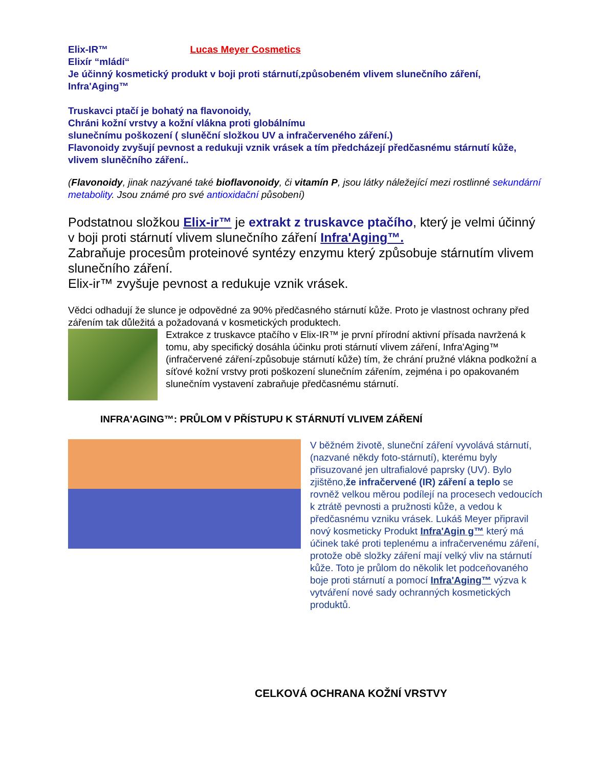Elix-IR™ Lucas Meyer Cosmetics
Elixír “mládí“
Je účinný kosmetický produkt v boji proti stárnutí,způsobeném vlivem slunečního záření,
Infra'Aging™
Truskavci ptačí je bohatý na flavonoidy,
Chráni kožní vrstvy a kožní vlákna proti globálnímu
slunečnímu poškození ( sluněční složkou UV a infračerveného záření.)
Flavonoidy zvyšují pevnost a redukuji vznik vrásek a tím předcházejí předčasnému stárnutí kůže, vlivem sluněčního záření..
(Flavonoidy, jinak nazývané také bioflavonoidy, či vitamín P, jsou látky náležející mezi rostlinné sekundární metabolity. Jsou známé pro své antioxidační působení)
Podstatnou složkou Elix-ir™ je extrakt z truskavce ptačího, který je velmi účinný v boji proti stárnutí vlivem slunečního záření Infra'Aging™.
Zabraňuje procesům proteinové syntézy enzymu který způsobuje stárnutím vlivem slunečního záření.
Elix-ir™ zvyšuje pevnost a redukuje vznik vrásek.
Vědci odhadují že slunce je odpovědné za 90% předčasného stárnutí kůže. Proto je vlastnost ochrany před zářením tak důležitá a požadovaná v kosmetických produktech.
Extrakce z truskavce ptačího v Elix-IR™ je první přírodní aktivní přísada navržená k tomu, aby specifický dosáhla účinku proti stárnutí vlivem záření, Infra'Aging™ (infračervené záření-způsobuje stárnutí kůže) tím, že chrání pružné vlákna podkožní a síťové kožní vrstvy proti poškození slunečním zářením, zejména i po opakovaném slunečním vystavení zabraňuje předčasnému stárnutí.
INFRA'AGING™: PRŮLOM V PŘÍSTUPU K STÁRNUTÍ VLIVEM ZÁŘENÍ
V běžném životě, sluneční záření vyvolává stárnutí, (nazvané někdy foto-stárnutí), kterému byly přisuzované jen ultrafialové paprsky (UV). Bylo zjištěno,že infračervené (IR) záření a teplo se rovněž velkou měrou podílejí na procesech vedoucích k ztrátě pevnosti a pružnosti kůže, a vedou k předčasnému vzniku vrásek. Lukáš Meyer připravil nový kosmeticky Produkt Infra'Agin g™ který má účinek také proti teplenému a infračervenému záření, protože obě složky záření mají velký vliv na stárnutí kůže. Toto je průlom do několik let podceňovaného boje proti stárnutí a pomocí Infra'Aging™ výzva k vytváření nové sady ochranných kosmetických produktů.
CELKOVÁ OCHRANA KOŽNÍ VRSTVY